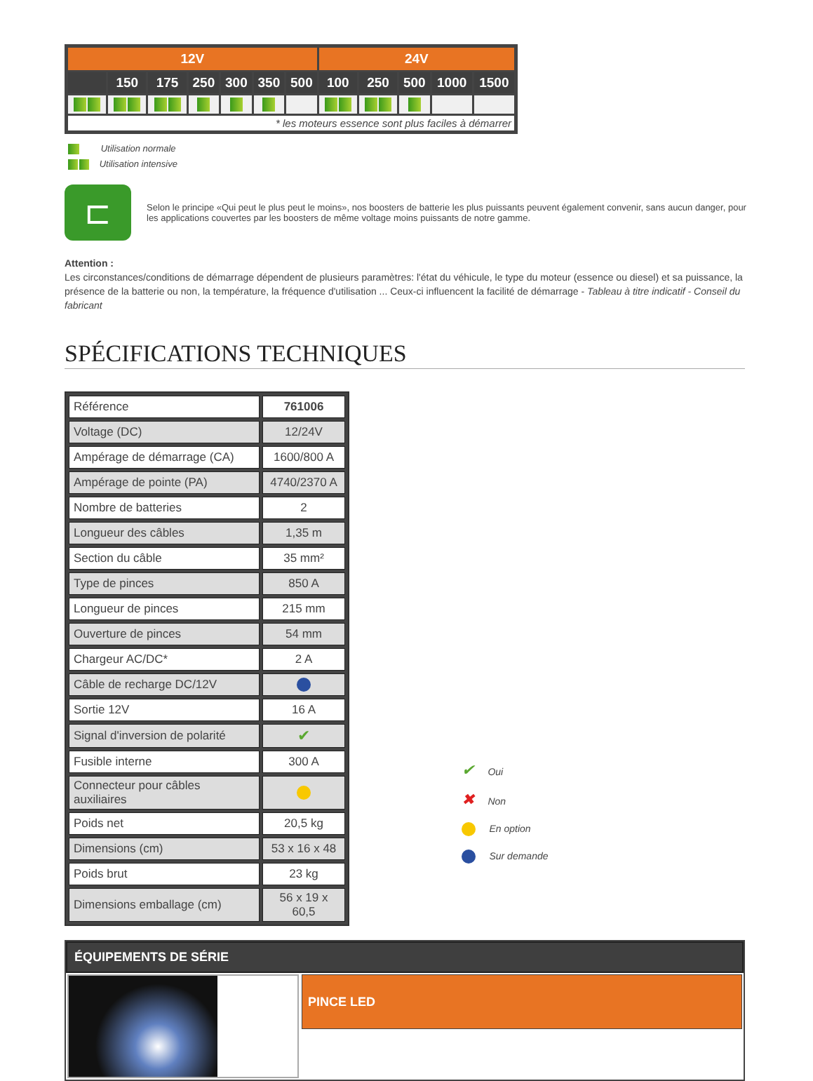| 12V | | | | | | | 24V | | | | |
| --- | --- | --- | --- | --- | --- | --- | --- | --- | --- | --- | --- |
| | 150 | 175 | 250 | 300 | 350 | 500 | 100 | 250 | 500 | 1000 | 1500 |
| * les moteurs essence sont plus faciles à démarrer | | | | | | | | | | | |
Utilisation normale
Utilisation intensive
⊏
Selon le principe «Qui peut le plus peut le moins», nos boosters de batterie les plus puissants peuvent également convenir, sans aucun danger, pour les applications couvertes par les boosters de même voltage moins puissants de notre gamme.
Attention :
Les circonstances/conditions de démarrage dépendent de plusieurs paramètres: l'état du véhicule, le type du moteur (essence ou diesel) et sa puissance, la présence de la batterie ou non, la température, la fréquence d'utilisation ... Ceux-ci influencent la facilité de démarrage - Tableau à titre indicatif - Conseil du fabricant
SPÉCIFICATIONS TECHNIQUES
| Référence | 761006 |
| Voltage (DC) | 12/24V |
| Ampérage de démarrage (CA) | 1600/800 A |
| Ampérage de pointe (PA) | 4740/2370 A |
| Nombre de batteries | 2 |
| Longueur des câbles | 1,35 m |
| Section du câble | 35 mm² |
| Type de pinces | 850 A |
| Longueur de pinces | 215 mm |
| Ouverture de pinces | 54 mm |
| Chargeur AC/DC* | 2 A |
| Câble de recharge DC/12V | |
| Sortie 12V | 16 A |
| Signal d'inversion de polarité | ✔ |
| Fusible interne | 300 A |
| Connecteur pour câbles auxiliaires | |
| Poids net | 20,5 kg |
| Dimensions (cm) | 53 x 16 x 48 |
| Poids brut | 23 kg |
| Dimensions emballage (cm) | 56 x 19 x 60,5 |
✔ Oui
✖ Non
En option
Sur demande
ÉQUIPEMENTS DE SÉRIE
PINCE LED